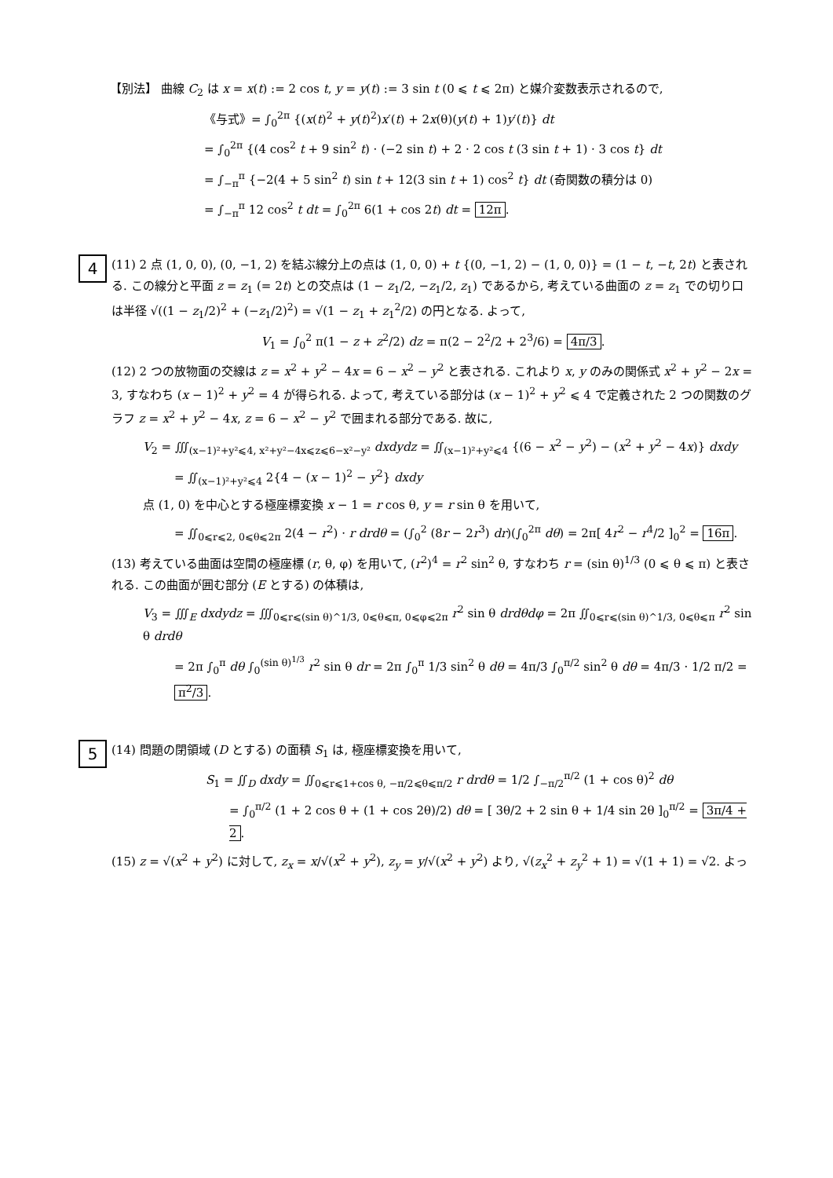【別法】 曲線 C<sub>2</sub> は x = x(t) := 2 cos t, y = y(t) := 3 sin t (0 ⩽ t ⩽ 2π) と媒介変数表示されるので,
《与式》= ∫<sub>0</sub><sup>2π</sup> {(x(t)<sup>2</sup> + y(t)<sup>2</sup>)x′(t) + 2x(θ)(y(t) + 1)y′(t)} dt
= ∫<sub>0</sub><sup>2π</sup> {(4 cos<sup>2</sup> t + 9 sin<sup>2</sup> t) · (−2 sin t) + 2 · 2 cos t (3 sin t + 1) · 3 cos t} dt
= ∫<sub>−π</sub><sup>π</sup> {−2(4 + 5 sin<sup>2</sup> t) sin t + 12(3 sin t + 1) cos<sup>2</sup> t} dt (奇関数の積分は 0)
= ∫<sub>−π</sub><sup>π</sup> 12 cos<sup>2</sup> t dt = ∫<sub>0</sub><sup>2π</sup> 6(1 + cos 2t) dt = 12π.
4
(11) 2 点 (1, 0, 0), (0, −1, 2) を結ぶ線分上の点は (1, 0, 0) + t {(0, −1, 2) − (1, 0, 0)} = (1 − t, −t, 2t) と表される. この線分と平面 z = z<sub>1</sub> (= 2t) との交点は (1 − z<sub>1</sub>/2, −z<sub>1</sub>/2, z<sub>1</sub>) であるから, 考えている曲面の z = z<sub>1</sub> での切り口は半径 √((1 − z<sub>1</sub>/2)<sup>2</sup> + (−z<sub>1</sub>/2)<sup>2</sup>) = √(1 − z<sub>1</sub> + z<sub>1</sub><sup>2</sup>/2) の円となる. よって,
V<sub>1</sub> = ∫<sub>0</sub><sup>2</sup> π(1 − z + z<sup>2</sup>/2) dz = π(2 − 2<sup>2</sup>/2 + 2<sup>3</sup>/6) = 4π/3.
(12) 2 つの放物面の交線は z = x<sup>2</sup> + y<sup>2</sup> − 4x = 6 − x<sup>2</sup> − y<sup>2</sup> と表される. これより x, y のみの関係式 x<sup>2</sup> + y<sup>2</sup> − 2x = 3, すなわち (x − 1)<sup>2</sup> + y<sup>2</sup> = 4 が得られる. よって, 考えている部分は (x − 1)<sup>2</sup> + y<sup>2</sup> ⩽ 4 で定義された 2 つの関数のグラフ z = x<sup>2</sup> + y<sup>2</sup> − 4x, z = 6 − x<sup>2</sup> − y<sup>2</sup> で囲まれる部分である. 故に,
V<sub>2</sub> = ∭<sub>(x−1)²+y²⩽4, x²+y²−4x⩽z⩽6−x²−y²</sub> dxdydz = ∬<sub>(x−1)²+y²⩽4</sub> {(6 − x<sup>2</sup> − y<sup>2</sup>) − (x<sup>2</sup> + y<sup>2</sup> − 4x)} dxdy
= ∬<sub>(x−1)²+y²⩽4</sub> 2{4 − (x − 1)<sup>2</sup> − y<sup>2</sup>} dxdy
点 (1, 0) を中心とする極座標変換 x − 1 = r cos θ, y = r sin θ を用いて,
= ∬<sub>0⩽r⩽2, 0⩽θ⩽2π</sub> 2(4 − r<sup>2</sup>) · r drdθ = (∫<sub>0</sub><sup>2</sup> (8r − 2r<sup>3</sup>) dr)(∫<sub>0</sub><sup>2π</sup> dθ) = 2π[ 4r<sup>2</sup> − r<sup>4</sup>/2 ]<sub>0</sub><sup>2</sup> = 16π.
(13) 考えている曲面は空間の極座標 (r, θ, φ) を用いて, (r<sup>2</sup>)<sup>4</sup> = r<sup>2</sup> sin<sup>2</sup> θ, すなわち r = (sin θ)<sup>1/3</sup> (0 ⩽ θ ⩽ π) と表される. この曲面が囲む部分 (E とする) の体積は,
V<sub>3</sub> = ∭<sub>E</sub> dxdydz = ∭<sub>0⩽r⩽(sin θ)^1/3, 0⩽θ⩽π, 0⩽φ⩽2π</sub> r<sup>2</sup> sin θ drdθdφ = 2π ∬<sub>0⩽r⩽(sin θ)^1/3, 0⩽θ⩽π</sub> r<sup>2</sup> sin θ drdθ
= 2π ∫<sub>0</sub><sup>π</sup> dθ ∫<sub>0</sub><sup>(sin θ)<sup>1/3</sup></sup> r<sup>2</sup> sin θ dr = 2π ∫<sub>0</sub><sup>π</sup> 1/3 sin<sup>2</sup> θ dθ = 4π/3 ∫<sub>0</sub><sup>π/2</sup> sin<sup>2</sup> θ dθ = 4π/3 · 1/2 π/2 = π<sup>2</sup>/3.
5
(14) 問題の閉領域 (D とする) の面積 S<sub>1</sub> は, 極座標変換を用いて,
S<sub>1</sub> = ∬<sub>D</sub> dxdy = ∬<sub>0⩽r⩽1+cos θ, −π/2⩽θ⩽π/2</sub> r drdθ = 1/2 ∫<sub>−π/2</sub><sup>π/2</sup> (1 + cos θ)<sup>2</sup> dθ
= ∫<sub>0</sub><sup>π/2</sup> (1 + 2 cos θ + (1 + cos 2θ)/2) dθ = [ 3θ/2 + 2 sin θ + 1/4 sin 2θ ]<sub>0</sub><sup>π/2</sup> = 3π/4 + 2.
(15) z = √(x<sup>2</sup> + y<sup>2</sup>) に対して, z<sub>x</sub> = x/√(x<sup>2</sup> + y<sup>2</sup>), z<sub>y</sub> = y/√(x<sup>2</sup> + y<sup>2</sup>) より, √(z<sub>x</sub><sup>2</sup> + z<sub>y</sub><sup>2</sup> + 1) = √(1 + 1) = √2. よっ